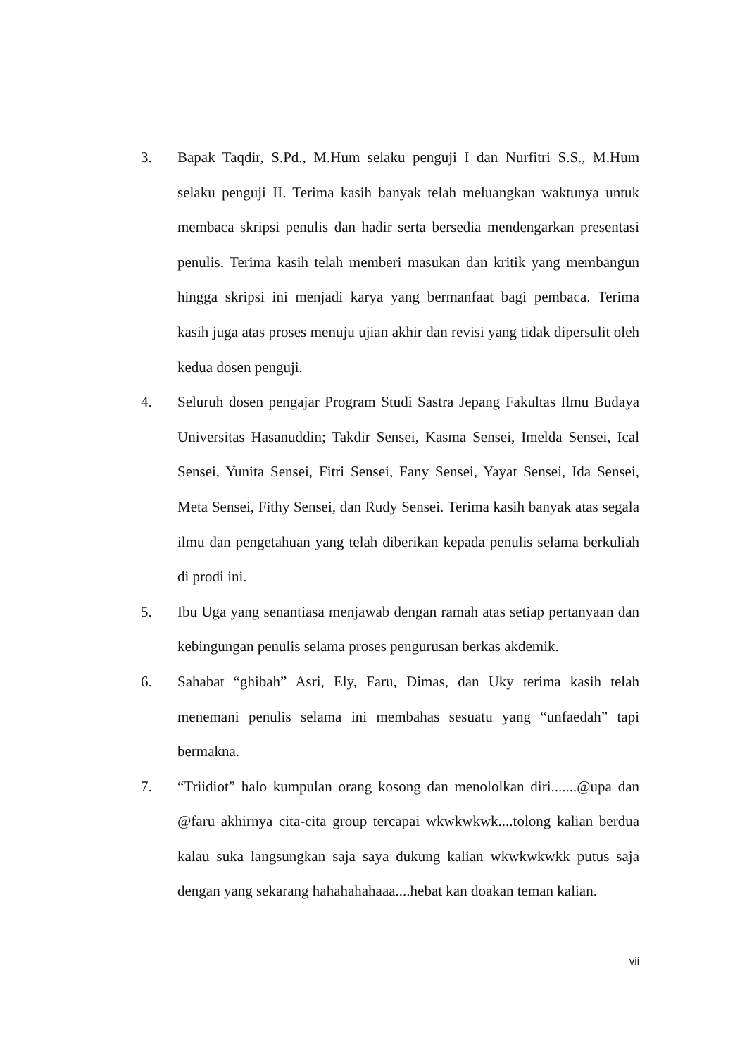3. Bapak Taqdir, S.Pd., M.Hum selaku penguji I dan Nurfitri S.S., M.Hum selaku penguji II. Terima kasih banyak telah meluangkan waktunya untuk membaca skripsi penulis dan hadir serta bersedia mendengarkan presentasi penulis. Terima kasih telah memberi masukan dan kritik yang membangun hingga skripsi ini menjadi karya yang bermanfaat bagi pembaca. Terima kasih juga atas proses menuju ujian akhir dan revisi yang tidak dipersulit oleh kedua dosen penguji.
4. Seluruh dosen pengajar Program Studi Sastra Jepang Fakultas Ilmu Budaya Universitas Hasanuddin; Takdir Sensei, Kasma Sensei, Imelda Sensei, Ical Sensei, Yunita Sensei, Fitri Sensei, Fany Sensei, Yayat Sensei, Ida Sensei, Meta Sensei, Fithy Sensei, dan Rudy Sensei. Terima kasih banyak atas segala ilmu dan pengetahuan yang telah diberikan kepada penulis selama berkuliah di prodi ini.
5. Ibu Uga yang senantiasa menjawab dengan ramah atas setiap pertanyaan dan kebingungan penulis selama proses pengurusan berkas akdemik.
6. Sahabat “ghibah” Asri, Ely, Faru, Dimas, dan Uky terima kasih telah menemani penulis selama ini membahas sesuatu yang “unfaedah” tapi bermakna.
7. “Triidiot” halo kumpulan orang kosong dan menololkan diri.......@upa dan @faru akhirnya cita-cita group tercapai wkwkwkwk....tolong kalian berdua kalau suka langsungkan saja saya dukung kalian wkwkwkwkk putus saja dengan yang sekarang hahahahahaaa....hebat kan doakan teman kalian.
vii